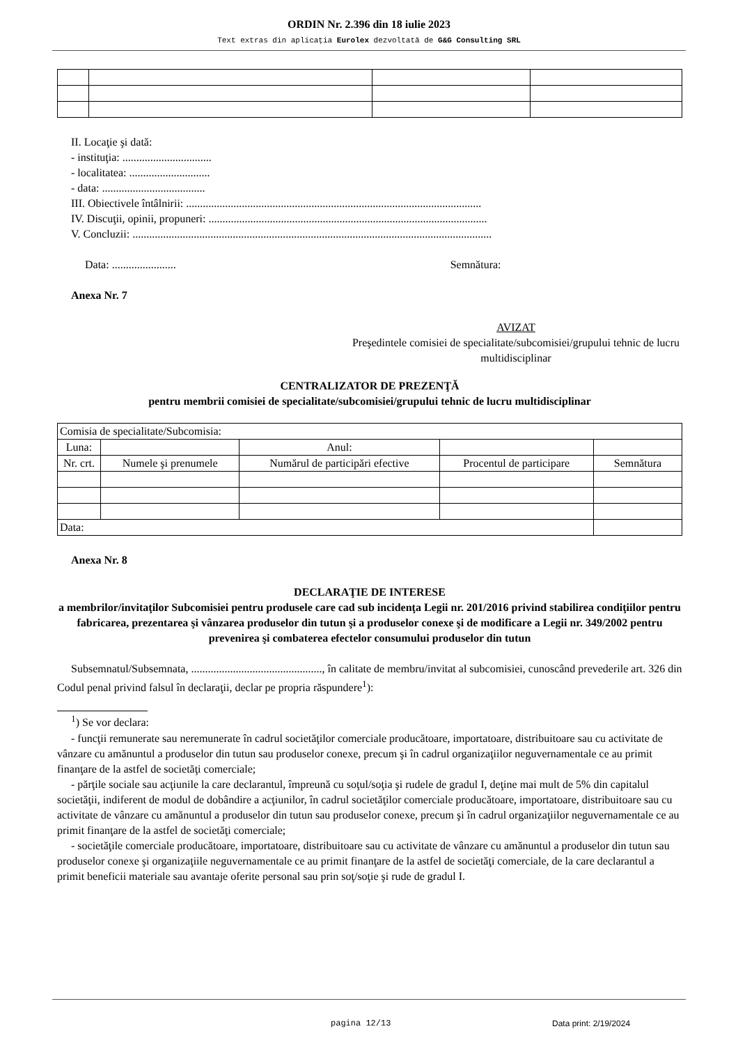ORDIN Nr. 2.396 din 18 iulie 2023
Text extras din aplicaţia Eurolex dezvoltată de G&G Consulting SRL
II. Locaţie şi dată:
- instituţia: ................................
- localitatea: .............................
- data: .....................................
III. Obiectivele întâlnirii: ..........................................................................................................
IV. Discuţii, opinii, propuneri: ....................................................................................................
V. Concluzii: .................................................................................................................................
Data: ....................... Semnătura:
Anexa Nr. 7
AVIZAT
Preşedintele comisiei de specialitate/subcomisiei/grupului tehnic de lucru multidisciplinar
CENTRALIZATOR DE PREZENŢĂ
pentru membrii comisiei de specialitate/subcomisiei/grupului tehnic de lucru multidisciplinar
| Comisia de specialitate/Subcomisia: | | | | |
| Luna: | | Anul: | | |
| Nr. crt. | Numele şi prenumele | Numărul de participări efective | Procentul de participare | Semnătura |
| Data: | | | | |
Anexa Nr. 8
DECLARAŢIE DE INTERESE
a membrilor/invitaţilor Subcomisiei pentru produsele care cad sub incidenţa Legii nr. 201/2016 privind stabilirea condiţiilor pentru fabricarea, prezentarea şi vânzarea produselor din tutun şi a produselor conexe şi de modificare a Legii nr. 349/2002 pentru prevenirea şi combaterea efectelor consumului produselor din tutun
Subsemnatul/Subsemnata, ..............................................., în calitate de membru/invitat al subcomisiei, cunoscând prevederile art. 326 din Codul penal privind falsul în declaraţii, declar pe propria răspundere<sup>1</sup>):
<sup>1</sup>) Se vor declara:
- funcţii remunerate sau neremunerate în cadrul societăţilor comerciale producătoare, importatoare, distribuitoare sau cu activitate de vânzare cu amănuntul a produselor din tutun sau produselor conexe, precum şi în cadrul organizaţiilor neguvernamentale ce au primit finanţare de la astfel de societăţi comerciale;
- părţile sociale sau acţiunile la care declarantul, împreună cu soţul/soţia şi rudele de gradul I, deţine mai mult de 5% din capitalul societăţii, indiferent de modul de dobândire a acţiunilor, în cadrul societăţilor comerciale producătoare, importatoare, distribuitoare sau cu activitate de vânzare cu amănuntul a produselor din tutun sau produselor conexe, precum şi în cadrul organizaţiilor neguvernamentale ce au primit finanţare de la astfel de societăţi comerciale;
- societăţile comerciale producătoare, importatoare, distribuitoare sau cu activitate de vânzare cu amănuntul a produselor din tutun sau produselor conexe şi organizaţiile neguvernamentale ce au primit finanţare de la astfel de societăţi comerciale, de la care declarantul a primit beneficii materiale sau avantaje oferite personal sau prin soţ/soţie şi rude de gradul I.
pagina 12/13 Data print: 2/19/2024